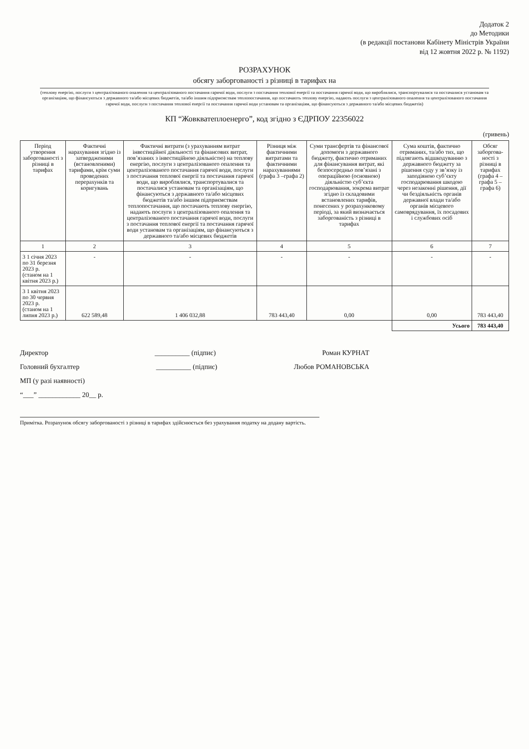Додаток 2
до Методики
(в редакції постанови Кабінету Міністрів України
від 12 жовтня 2022 р. № 1192)
РОЗРАХУНОК
обсягу заборгованості з різниці в тарифах на
(теплову енергію, послуги з централізованого опалення та централізованого постачання гарячої води, послуги з постачання теплової енергії та постачання гарячої води, що вироблялися, транспортувалися та постачалися установам та організаціям, що фінансуються з державного та/або місцевих бюджетів, та/або іншим підприємствам теплопостачання, що постачають теплову енергію, надають послуги з централізованого опалення та централізованого постачання гарячої води, послуги з постачання теплової енергії та постачання гарячої води установам та організаціям, що фінансуються з державного та/або місцевих бюджетів)
КП “Жовкватеплоенерго”, код згідно з ЄДРПОУ 22356022
(гривень)
| Період утворення заборгованості з різниці в тарифах | Фактичні нарахування згідно із затвердженими (встановленими) тарифами, крім суми проведених перерахунків та коригувань | Фактичні витрати (з урахуванням витрат інвестиційної діяльності та фінансових витрат, пов’язаних з інвестиційною діяльністю) на теплову енергію, послуги з централізованого опалення та централізованого постачання гарячої води, послуги з постачання теплової енергії та постачання гарячої води, що вироблялися, транспортувалися та постачалися установам та організаціям, що фінансуються з державного та/або місцевих бюджетів та/або іншим підприємствам теплопостачання, що постачають теплову енергію, надають послуги з централізованого опалення та централізованого постачання гарячої води, послуги з постачання теплової енергії та постачання гарячої води установам та організаціям, що фінансуються з державного та/або місцевих бюджетів | Різниця між фактичними витратами та фактичними нарахуваннями (графа 3 –графа 2) | Суми трансфертів та фінансової допомоги з державного бюджету, фактично отриманих для фінансування витрат, які безпосередньо пов’язані з операційною (основною) діяльністю суб’єкта господарювання, зокрема витрат згідно із складовими встановлених тарифів, понесених у розрахунковому періоді, за який визначається заборгованість з різниці в тарифах | Сума коштів, фактично отриманих, та/або тих, що підлягають відшкодуванню з державного бюджету за рішення суду у зв’язку із заподіяною суб’єкту господарювання шкодою через незаконні рішення, дії чи бездіяльність органів державної влади та/або органів місцевого самоврядування, їх посадових і службових осіб | Обсяг заборгова-ності з різниці в тарифах (графа 4 –графа 5 –графа 6) |
| --- | --- | --- | --- | --- | --- | --- |
| 1 | 2 | 3 | 4 | 5 | 6 | 7 |
| 3 1 січня 2023 по 31 березня 2023 р. (станом на 1 квітня 2023 р.) | - | - | - | - | - | - |
| 3 1 квітня 2023 по 30 червня 2023 р. (станом на 1 липня 2023 р.) | 622 589,48 | 1 406 032,88 | 783 443,40 | 0,00 | 0,00 | 783 443,40 |
| | | | | | Усього | 783 443,40 |
Директор __________ (підпис) Роман КУРНАТ
Головний бухгалтер __________ (підпис) Любов РОМАНОВСЬКА
МП (у разі наявності)
“___” ____________ 20__ р.
Примітка. Розрахунок обсягу заборгованості з різниці в тарифах здійснюється без урахування податку на додану вартість.